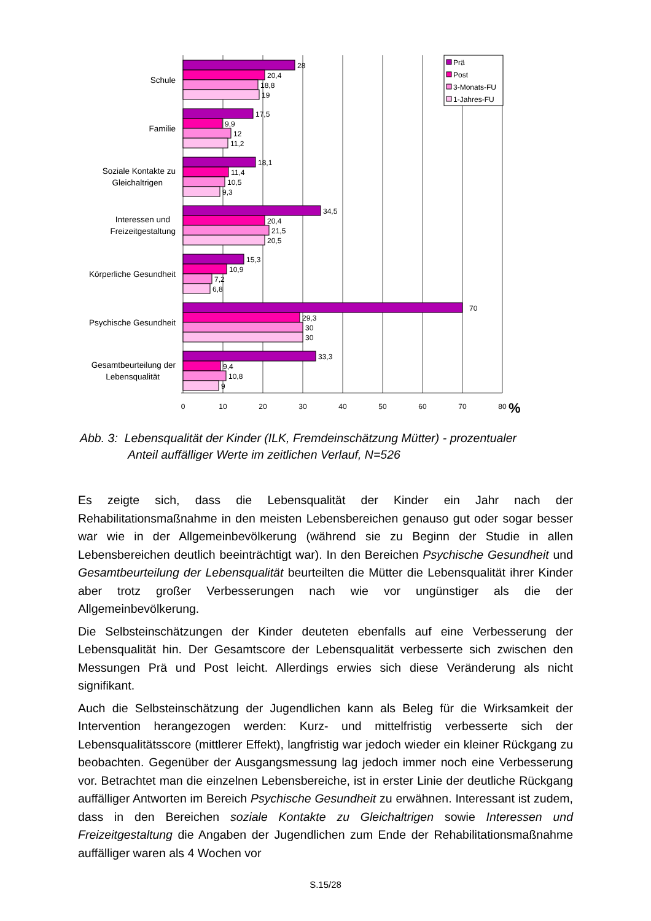28
20,4
18,8
19
17,5
9,9
12
11,2
18,1
11,4
10,5
9,3
34,5
20,4
21,5
20,5
15,3
10,9
7,2
6,8
70
29,3
30
30
33,3
9,4
10,8
9
Schule
Familie
Soziale Kontakte zu
Gleichaltrigen
Interessen und
Freizeitgestaltung
Körperliche Gesundheit
Psychische Gesundheit
Gesamtbeurteilung der
Lebensqualität
0
10
20
30
40
50
60
70
80
%
Prä
Post
3-Monats-FU
1-Jahres-FU
Abb. 3: Lebensqualität der Kinder (ILK, Fremdeinschätzung Mütter) - prozentualer
Anteil auffälliger Werte im zeitlichen Verlauf, N=526
Es zeigte sich, dass die Lebensqualität der Kinder ein Jahr nach der Rehabilitationsmaßnahme in den meisten Lebensbereichen genauso gut oder sogar besser war wie in der Allgemeinbevölkerung (während sie zu Beginn der Studie in allen Lebensbereichen deutlich beeinträchtigt war). In den Bereichen Psychische Gesundheit und Gesamtbeurteilung der Lebensqualität beurteilten die Mütter die Lebensqualität ihrer Kinder aber trotz großer Verbesserungen nach wie vor ungünstiger als die der Allgemeinbevölkerung.
Die Selbsteinschätzungen der Kinder deuteten ebenfalls auf eine Verbesserung der Lebensqualität hin. Der Gesamtscore der Lebensqualität verbesserte sich zwischen den Messungen Prä und Post leicht. Allerdings erwies sich diese Veränderung als nicht signifikant.
Auch die Selbsteinschätzung der Jugendlichen kann als Beleg für die Wirksamkeit der Intervention herangezogen werden: Kurz- und mittelfristig verbesserte sich der Lebensqualitätsscore (mittlerer Effekt), langfristig war jedoch wieder ein kleiner Rückgang zu beobachten. Gegenüber der Ausgangsmessung lag jedoch immer noch eine Verbesserung vor. Betrachtet man die einzelnen Lebensbereiche, ist in erster Linie der deutliche Rückgang auffälliger Antworten im Bereich Psychische Gesundheit zu erwähnen. Interessant ist zudem, dass in den Bereichen soziale Kontakte zu Gleichaltrigen sowie Interessen und Freizeitgestaltung die Angaben der Jugendlichen zum Ende der Rehabilitationsmaßnahme auffälliger waren als 4 Wochen vor
S.15/28